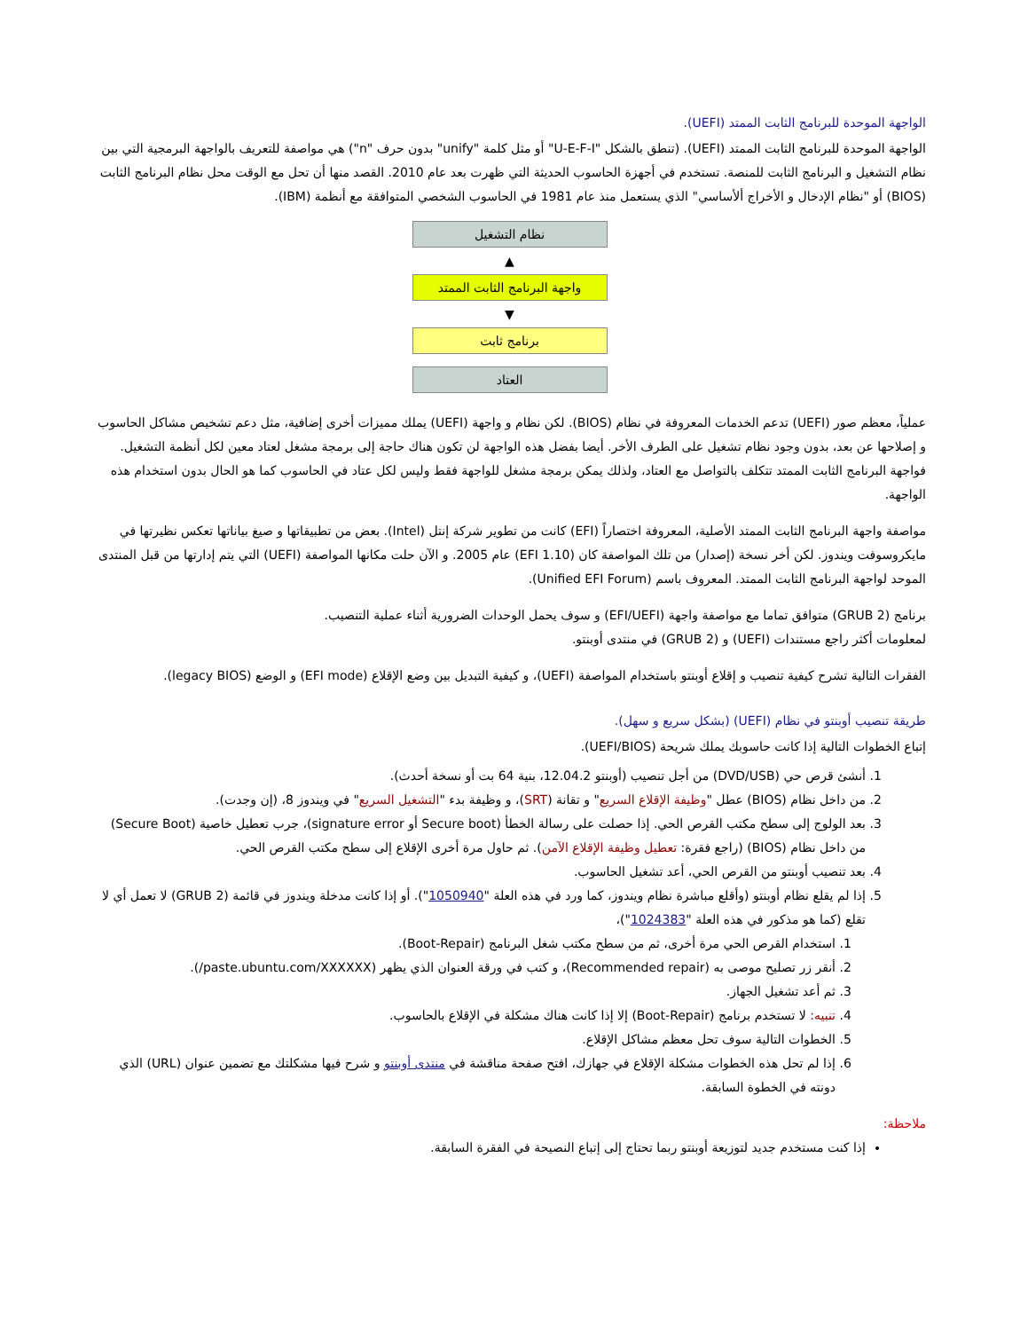الواجهة الموحدة للبرنامج الثابت الممتد (UEFI).
الواجهة الموحدة للبرنامج الثابت الممتد (UEFI). (تنطق بالشكل "U-E-F-I" أو مثل كلمة "unify" بدون حرف "n") هي مواصفة للتعريف بالواجهة البرمجية التي بين نظام التشغيل و البرنامج الثابت للمنصة. تستخدم في أجهزة الحاسوب الحديثة التي ظهرت بعد عام 2010. القصد منها أن تحل مع الوقت محل نظام البرنامج الثابت (BIOS) أو "نظام الإدخال و الأخراج ألأساسي" الذي يستعمل منذ عام 1981 في الحاسوب الشخصي المتوافقة مع أنظمة (IBM).
نظام التشغيل
▲
واجهة البرنامج الثابت الممتد
▼
برنامج ثابت
العتاد
عملياً، معظم صور (UEFI) تدعم الخدمات المعروفة في نظام (BIOS). لكن نظام و واجهة (UEFI) يملك مميزات أخرى إضافية، مثل دعم تشخيص مشاكل الحاسوب و إصلاحها عن بعد، بدون وجود نظام تشغيل على الطرف الأخر. أيضا بفضل هذه الواجهة لن تكون هناك حاجة إلى برمجة مشغل لعتاد معين لكل أنظمة التشغيل. فواجهة البرنامج الثابت الممتد تتكلف بالتواصل مع العتاد، ولذلك يمكن برمجة مشغل للواجهة فقط وليس لكل عتاد في الحاسوب كما هو الحال بدون استخدام هذه الواجهة.
مواصفة واجهة البرنامج الثابت الممتد الأصلية، المعروفة اختصاراً (EFI) كانت من تطوير شركة إنتل (Intel). بعض من تطبيقاتها و صيغ بياناتها تعكس نظيرتها في مايكروسوفت ويندوز. لكن أخر نسخة (إصدار) من تلك المواصفة كان (EFI 1.10) عام 2005. و الآن حلت مكانها المواصفة (UEFI) التي يتم إدارتها من قبل المنتدى الموحد لواجهة البرنامج الثابت الممتد. المعروف باسم (Unified EFI Forum).
برنامج (GRUB 2) متوافق تماما مع مواصفة واجهة (EFI/UEFI) و سوف يحمل الوحدات الضرورية أثناء عملية التنصيب.
لمعلومات أكثر راجع مستندات (UEFI) و (GRUB 2) في منتدى أوبنتو.
الفقرات التالية تشرح كيفية تنصيب و إقلاع أوبنتو باستخدام المواصفة (UEFI)، و كيفية التبديل بين وضع الإقلاع (EFI mode) و الوضع (legacy BIOS).
طريقة تنصيب أوبنتو في نظام (UEFI) (بشكل سريع و سهل).
إتباع الخطوات التالية إذا كانت حاسوبك يملك شريحة (UEFI/BIOS).
1. أنشئ قرص حي (DVD/USB) من أجل تنصيب (أوبنتو 12.04.2، بنية 64 بت أو نسخة أحدث).
2. من داخل نظام (BIOS) عطل "وظيفة الإقلاع السريع" و تقانة (SRT)، و وظيفة بدء "التشغيل السريع" في ويندوز 8، (إن وجدت).
3. بعد الولوج إلى سطح مكتب القرص الحي. إذا حصلت على رسالة الخطأ (Secure boot أو signature error)، جرب تعطيل خاصية (Secure Boot) من داخل نظام (BIOS) (راجع فقرة: تعطيل وظيفة الإقلاع الآمن). ثم حاول مرة أخرى الإقلاع إلى سطح مكتب القرص الحي.
4. بعد تنصيب أوبنتو من القرص الحي، أعد تشغيل الحاسوب.
5. إذا لم يقلع نظام أوبنتو (وأقلع مباشرة نظام ويندوز، كما ورد في هذه العلة "1050940"). أو إذا كانت مدخلة ويندوز في قائمة (GRUB 2) لا تعمل أي لا تقلع (كما هو مذكور في هذه العلة "1024383")،
1. استخدام القرص الحي مرة أخرى، ثم من سطح مكتب شغل البرنامج (Boot-Repair).
2. أنقر زر تصليح موصى به (Recommended repair)، و كتب في ورقة العنوان الذي يظهر (paste.ubuntu.com/XXXXXX/).
3. ثم أعد تشغيل الجهاز.
4. تنبيه: لا تستخدم برنامج (Boot-Repair) إلا إذا كانت هناك مشكلة في الإقلاع بالحاسوب.
5. الخطوات التالية سوف تحل معظم مشاكل الإقلاع.
6. إذا لم تحل هذه الخطوات مشكلة الإقلاع في جهازك، افتح صفحة مناقشة في منتدى أوبنتو و شرح فيها مشكلتك مع تضمين عنوان (URL) الذي دونته في الخطوة السابقة.
ملاحظة:
إذا كنت مستخدم جديد لتوزيعة أوبنتو ربما تحتاج إلى إتباع النصيحة في الفقرة السابقة.